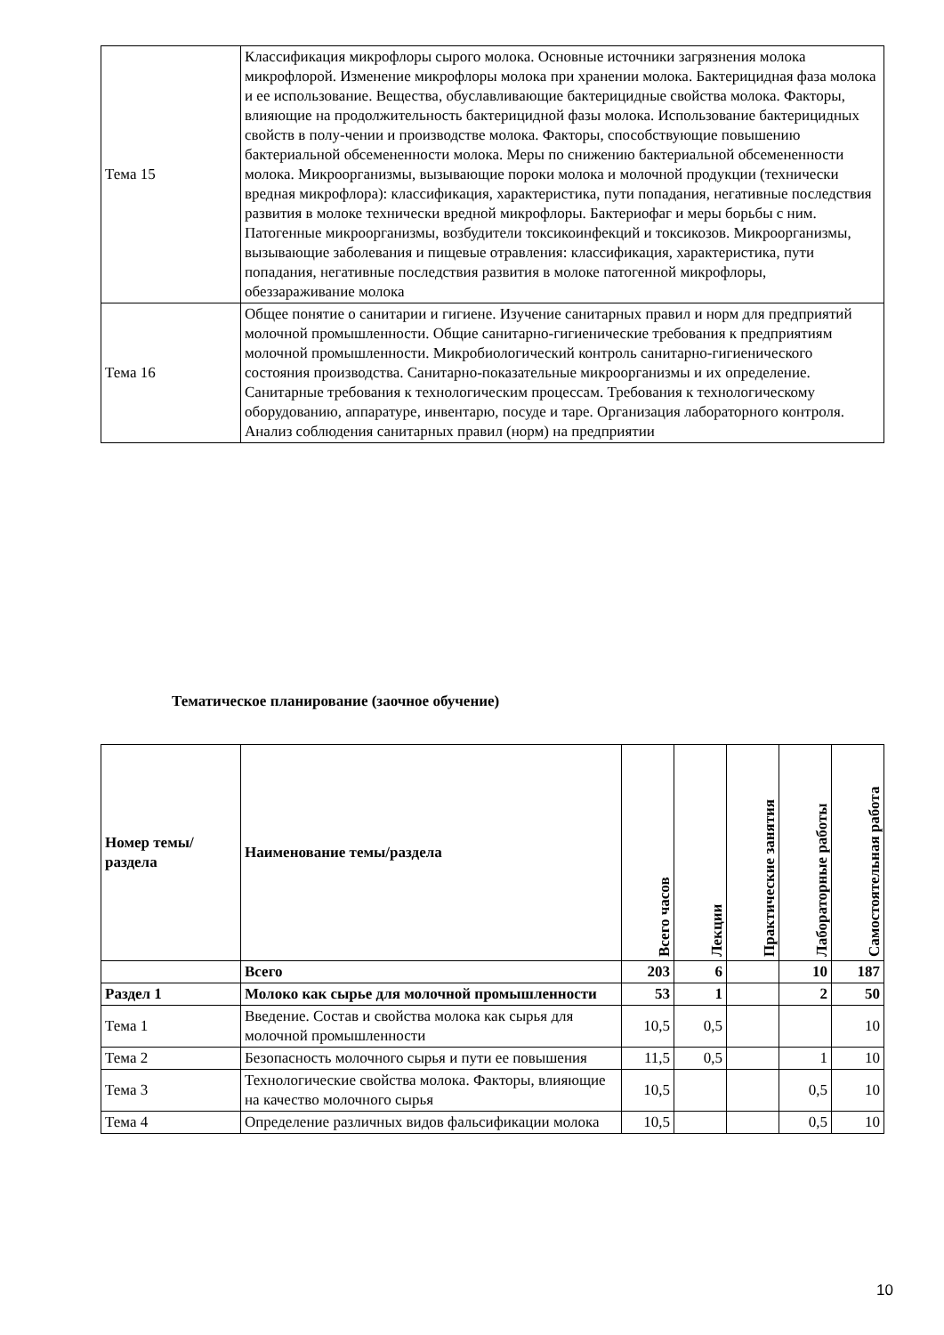| Тема 15 | Классификация микрофлоры сырого молока. Основные источники загрязнения молока микрофлорой. Изменение микрофлоры молока при хранении молока. Бактерицидная фаза молока и ее использование. Вещества, обуславливающие бактерицидные свойства молока. Факторы, влияющие на продолжительность бактерицидной фазы молока. Использование бактерицидных свойств в полу-чении и производстве молока. Факторы, способствующие повышению бактериальной обсемененности молока. Меры по снижению бактериальной обсемененности молока. Микроорганизмы, вызывающие пороки молока и молочной продукции (технически вредная микрофлора): классификация, характеристика, пути попадания, негативные последствия развития в молоке технически вредной микрофлоры. Бактериофаг и меры борьбы с ним. Патогенные микроорганизмы, возбудители токсикоинфекций и токсикозов. Микроорганизмы, вызывающие заболевания и пищевые отравления: классификация, характеристика, пути попадания, негативные последствия развития в молоке патогенной микрофлоры, обеззараживание молока |
| Тема 16 | Общее понятие о санитарии и гигиене. Изучение санитарных правил и норм для предприятий молочной промышленности. Общие санитарно-гигиенические требования к предприятиям молочной промышленности. Микробиологический контроль санитарно-гигиенического состояния производства. Санитарно-показательные микроорганизмы и их определение. Санитарные требования к технологическим процессам. Требования к технологическому оборудованию, аппаратуре, инвентарю, посуде и таре. Организация лабораторного контроля. Анализ соблюдения санитарных правил (норм) на предприятии |
Тематическое планирование (заочное обучение)
| Номер темы/раздела | Наименование темы/раздела | Всего часов | Лекции | Практические занятия | Лабораторные работы | Самостоятельная работа |
| --- | --- | --- | --- | --- | --- | --- |
| | Всего | 203 | 6 | | 10 | 187 |
| Раздел 1 | Молоко как сырье для молочной промышленности | 53 | 1 | | 2 | 50 |
| Тема 1 | Введение. Состав и свойства молока как сырья для молочной промышленности | 10,5 | 0,5 | | | 10 |
| Тема 2 | Безопасность молочного сырья и пути ее повышения | 11,5 | 0,5 | | 1 | 10 |
| Тема 3 | Технологические свойства молока. Факторы, влияющие на качество молочного сырья | 10,5 | | | 0,5 | 10 |
| Тема 4 | Определение различных видов фальсификации молока | 10,5 | | | 0,5 | 10 |
10